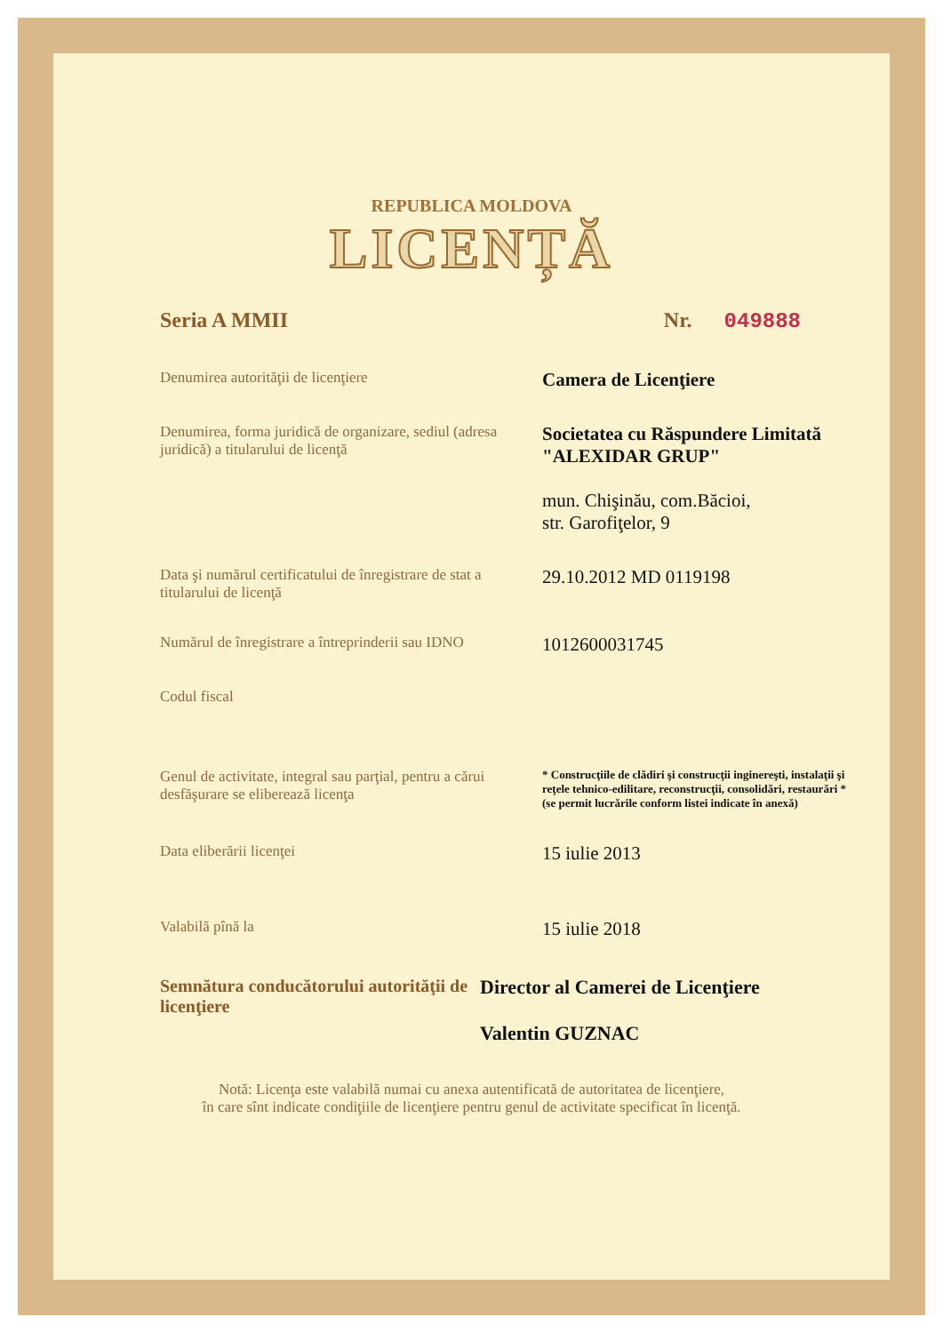REPUBLICA MOLDOVA
LICENȚĂ
Seria A MMII Nr. 049888
Denumirea autorităţii de licenţiere
Camera de Licenţiere
Denumirea, forma juridică de organizare, sediul (adresa juridică) a titularului de licenţă
Societatea cu Răspundere Limitată "ALEXIDAR GRUP"
mun. Chişinău, com.Băcioi,
str. Garofiţelor, 9
Data şi numărul certificatului de înregistrare de stat a titularului de licenţă
29.10.2012 MD 0119198
Numărul de înregistrare a întreprinderii sau IDNO
1012600031745
Codul fiscal
Genul de activitate, integral sau parţial, pentru a cărui desfăşurare se eliberează licenţa
* Construcţiile de clădiri şi construcţii inginereşti, instalaţii şi reţele tehnico-edilitare, reconstrucţii, consolidări, restaurări *(se permit lucrările conform listei indicate în anexă)
Data eliberării licenţei
15 iulie 2013
Valabilă pînă la
15 iulie 2018
Semnătura conducătorului autorităţii de licenţiere
Director al Camerei de Licenţiere
Valentin GUZNAC
Notă: Licenţa este valabilă numai cu anexa autentificată de autoritatea de licenţiere,
în care sînt indicate condiţiile de licenţiere pentru genul de activitate specificat în licenţă.